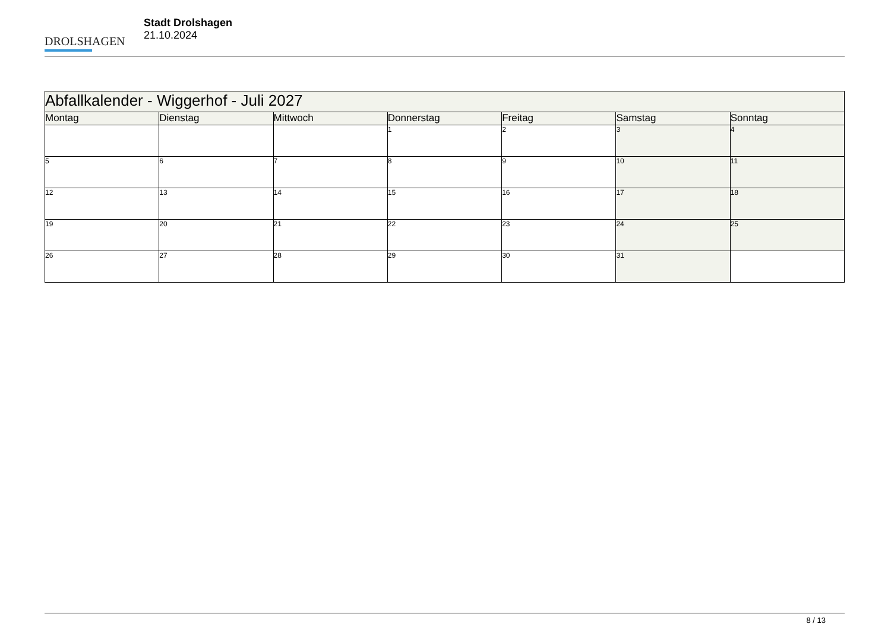DROLSHAGEN
Stadt Drolshagen
21.10.2024
| Abfallkalender - Wiggerhof - Juli 2027 | | | | | | |
| --- | --- | --- | --- | --- | --- | --- |
| Montag | Dienstag | Mittwoch | Donnerstag | Freitag | Samstag | Sonntag |
| | | | 1 | 2 | 3 | 4 |
| 5 | 6 | 7 | 8 | 9 | 10 | 11 |
| 12 | 13 | 14 | 15 | 16 | 17 | 18 |
| 19 | 20 | 21 | 22 | 23 | 24 | 25 |
| 26 | 27 | 28 | 29 | 30 | 31 | |
8 / 13